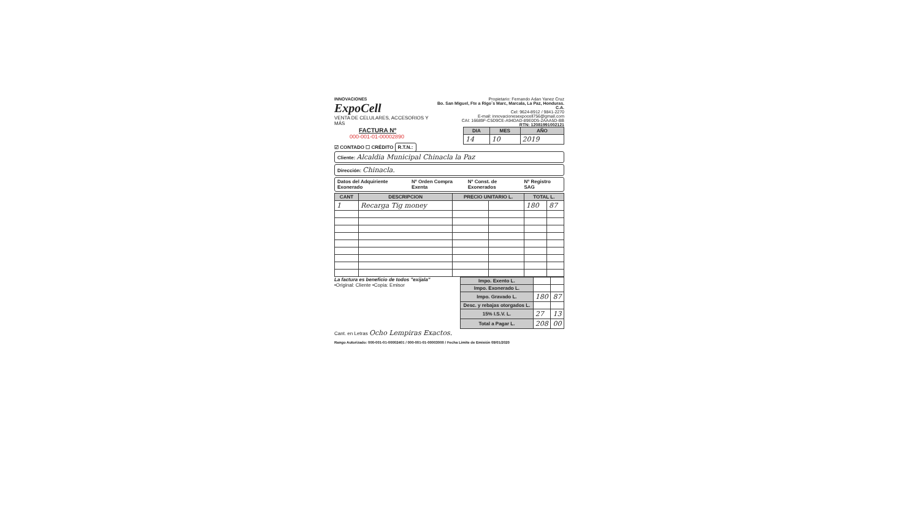INNOVACIONES
ExpoCell
VENTA DE CELULARES, ACCESORIOS Y MÁS
Propietario: Fernando Adan Yanez Cruz
Bo. San Miguel, Fte a Rigo´s Marc, Marcala, La Paz, Honduras. C.A.
Cel: 9624-8912 / 9841-2270
E-mail: innovacionesexpocell756@gmail.com
CAI: 16689F-C5D9CE-A94DAD-89E0D5-2AAA5D-BB
RTN: 12081991002121
FACTURA Nº
000-001-01-00002890
| DIA | MES | AÑO |
| --- | --- | --- |
| 14 | 10 | 2019 |
☑ CONTADO ☐ CRÉDITO R.T.N.:
Cliente: Alcaldia Municipal Chinacla la Paz
Dirección: Chinacla.
Datos del Adquiriente Exonerado Nº Orden Compra Exenta Nº Const. de Exonerados Nº Registro SAG
| CANT | DESCRIPCION | PRECIO UNITARIO L. | | TOTAL L. | |
| --- | --- | --- | --- | --- | --- |
| 1 | Recarga Tig money | | | 180 | 87 |
La factura es beneficio de todos "exijala"
•Original: Cliente •Copia: Emisor
| Impo. Exento L. | | |
| Impo. Exonerado L. | | |
| Impo. Gravado L. | 180 | 87 |
| Desc. y rebajas otorgados L. | | |
| 15% I.S.V. L. | 27 | 13 |
| Total a Pagar L. | 208 | 00 |
Cant. en Letras Ocho Lempiras Exactos.
Rango Autorizado: 000-001-01-00002401 / 000-001-01-00003000 / Fecha Limite de Emisión 09/01/2020